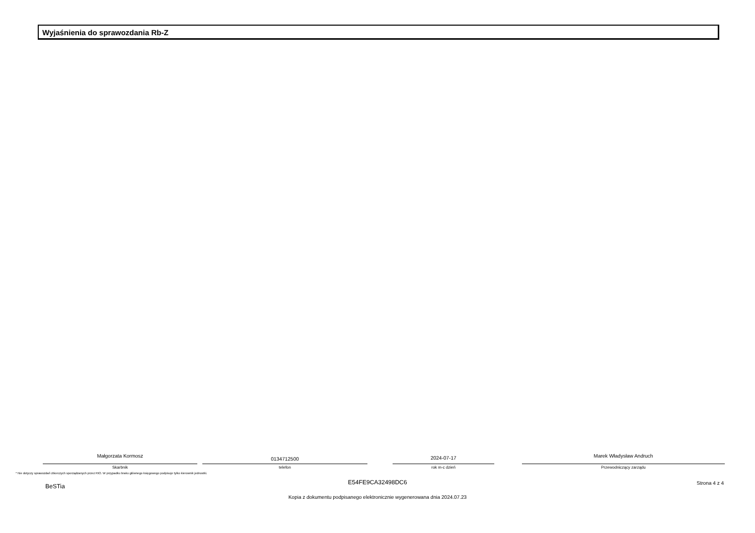Wyjaśnienia do sprawozdania Rb-Z
Małgorzata Kormosz
Skarbnik
0134712500
telefon
2024-07-17
rok m-c dzień
Marek Władysław Andruch
Przewodniczący zarządu
* Nie dotyczy sprawozdań zbiorczych sporządzanych przez RIO. W przypadku braku głównego księgowego podpisuje tylko kierownik jednostki.
E54FE9CA32498DC6
BeSTia Strona 4 z 4
Kopia z dokumentu podpisanego elektronicznie wygenerowana dnia 2024.07.23